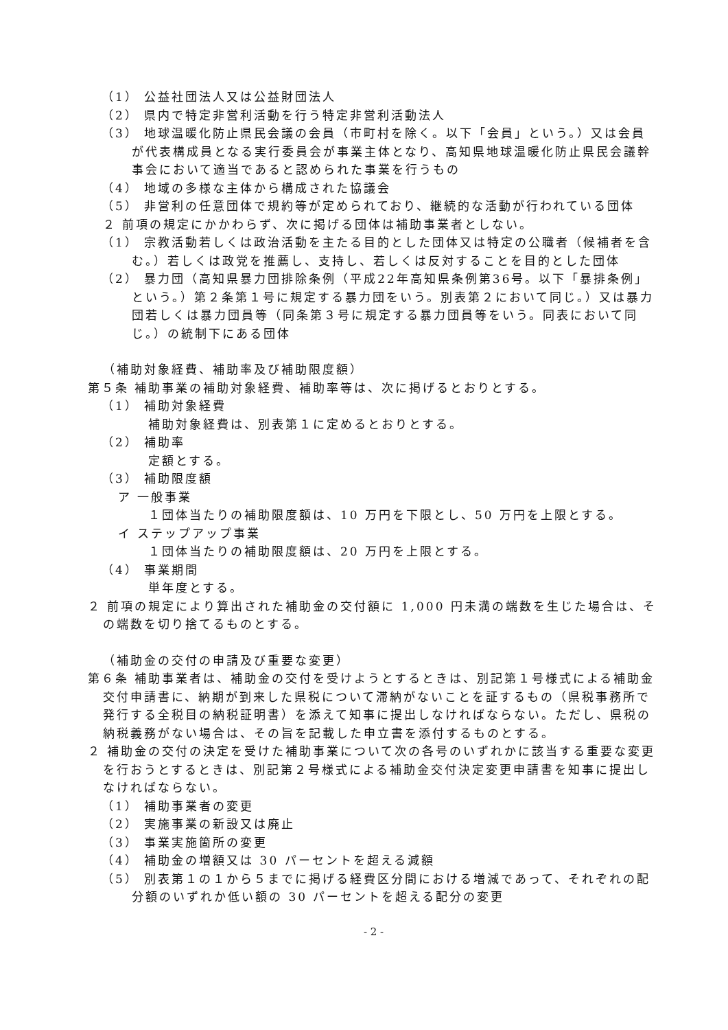（1） 公益社団法人又は公益財団法人
（2） 県内で特定非営利活動を行う特定非営利活動法人
（3） 地球温暖化防止県民会議の会員（市町村を除く。以下「会員」という。）又は会員が代表構成員となる実行委員会が事業主体となり、高知県地球温暖化防止県民会議幹事会において適当であると認められた事業を行うもの
（4） 地域の多様な主体から構成された協議会
（5） 非営利の任意団体で規約等が定められており、継続的な活動が行われている団体
２ 前項の規定にかかわらず、次に掲げる団体は補助事業者としない。
（1） 宗教活動若しくは政治活動を主たる目的とした団体又は特定の公職者（候補者を含む。）若しくは政党を推薦し、支持し、若しくは反対することを目的とした団体
（2） 暴力団（高知県暴力団排除条例（平成22年高知県条例第36号。以下「暴排条例」という。）第２条第１号に規定する暴力団をいう。別表第２において同じ。）又は暴力団若しくは暴力団員等（同条第３号に規定する暴力団員等をいう。同表において同じ。）の統制下にある団体
（補助対象経費、補助率及び補助限度額）
第５条 補助事業の補助対象経費、補助率等は、次に掲げるとおりとする。
（1） 補助対象経費
補助対象経費は、別表第１に定めるとおりとする。
（2） 補助率
定額とする。
（3） 補助限度額
ア 一般事業
１団体当たりの補助限度額は、10 万円を下限とし、50 万円を上限とする。
イ ステップアップ事業
１団体当たりの補助限度額は、20 万円を上限とする。
（4） 事業期間
単年度とする。
２ 前項の規定により算出された補助金の交付額に 1,000 円未満の端数を生じた場合は、その端数を切り捨てるものとする。
（補助金の交付の申請及び重要な変更）
第６条 補助事業者は、補助金の交付を受けようとするときは、別記第１号様式による補助金交付申請書に、納期が到来した県税について滞納がないことを証するもの（県税事務所で発行する全税目の納税証明書）を添えて知事に提出しなければならない。ただし、県税の納税義務がない場合は、その旨を記載した申立書を添付するものとする。
２ 補助金の交付の決定を受けた補助事業について次の各号のいずれかに該当する重要な変更を行おうとするときは、別記第２号様式による補助金交付決定変更申請書を知事に提出しなければならない。
（1） 補助事業者の変更
（2） 実施事業の新設又は廃止
（3） 事業実施箇所の変更
（4） 補助金の増額又は 30 パーセントを超える減額
（5） 別表第１の１から５までに掲げる経費区分間における増減であって、それぞれの配分額のいずれか低い額の 30 パーセントを超える配分の変更
- 2 -